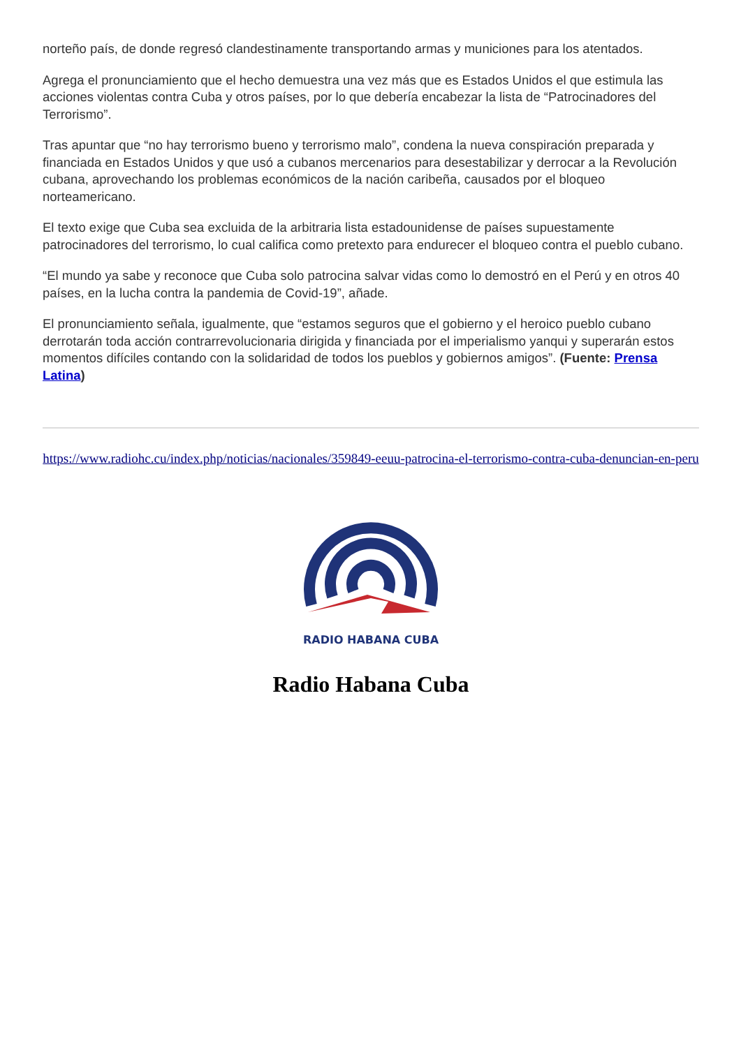norteño país, de donde regresó clandestinamente transportando armas y municiones para los atentados.
Agrega el pronunciamiento que el hecho demuestra una vez más que es Estados Unidos el que estimula las acciones violentas contra Cuba y otros países, por lo que debería encabezar la lista de “Patrocinadores del Terrorismo”.
Tras apuntar que “no hay terrorismo bueno y terrorismo malo”, condena la nueva conspiración preparada y financiada en Estados Unidos y que usó a cubanos mercenarios para desestabilizar y derrocar a la Revolución cubana, aprovechando los problemas económicos de la nación caribeña, causados por el bloqueo norteamericano.
El texto exige que Cuba sea excluida de la arbitraria lista estadounidense de países supuestamente patrocinadores del terrorismo, lo cual califica como pretexto para endurecer el bloqueo contra el pueblo cubano.
“El mundo ya sabe y reconoce que Cuba solo patrocina salvar vidas como lo demostró en el Perú y en otros 40 países, en la lucha contra la pandemia de Covid-19”, añade.
El pronunciamiento señala, igualmente, que “estamos seguros que el gobierno y el heroico pueblo cubano derrotarán toda acción contrarrevolucionaria dirigida y financiada por el imperialismo yanqui y superarán estos momentos difíciles contando con la solidaridad de todos los pueblos y gobiernos amigos”. (Fuente: Prensa Latina)
https://www.radiohc.cu/index.php/noticias/nacionales/359849-eeuu-patrocina-el-terrorismo-contra-cuba-denuncian-en-peru
RADIO HABANA CUBA
Radio Habana Cuba